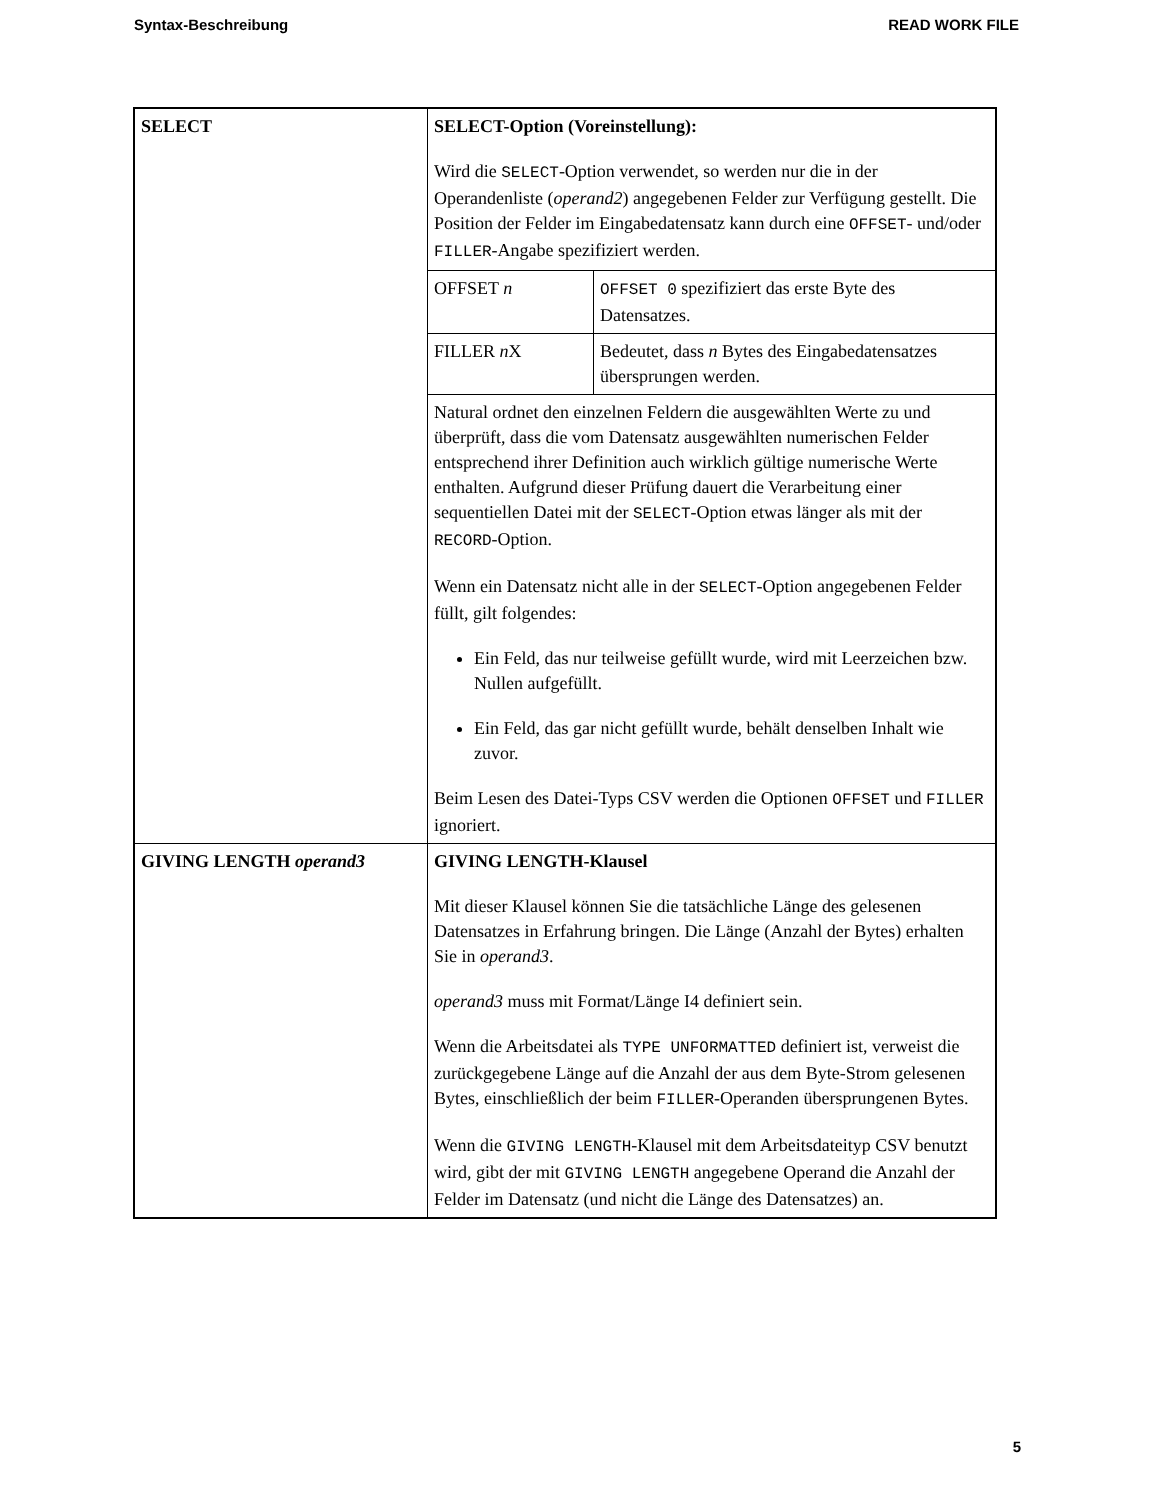Syntax-Beschreibung READ WORK FILE
| SELECT | SELECT-Option (Voreinstellung): Wird die SELECT -Option verwendet, so werden nur die in der Operandenliste ( operand2 ) angegebenen Felder zur Verfügung gestellt. Die Position der Felder im Eingabedatensatz kann durch eine OFFSET - und/oder FILLER -Angabe spezifiziert werden. | |
| | OFFSET n | OFFSET 0 spezifiziert das erste Byte des Datensatzes. |
| | FILLER n X | Bedeutet, dass n Bytes des Eingabedatensatzes übersprungen werden. |
| | Natural ordnet den einzelnen Feldern die ausgewählten Werte zu und überprüft, dass die vom Datensatz ausgewählten numerischen Felder entsprechend ihrer Definition auch wirklich gültige numerische Werte enthalten. Aufgrund dieser Prüfung dauert die Verarbeitung einer sequentiellen Datei mit der SELECT -Option etwas länger als mit der RECORD -Option. Wenn ein Datensatz nicht alle in der SELECT -Option angegebenen Felder füllt, gilt folgendes: Ein Feld, das nur teilweise gefüllt wurde, wird mit Leerzeichen bzw. Nullen aufgefüllt. Ein Feld, das gar nicht gefüllt wurde, behält denselben Inhalt wie zuvor. Beim Lesen des Datei-Typs CSV werden die Optionen OFFSET und FILLER ignoriert. | |
| GIVING LENGTH operand3 | GIVING LENGTH-Klausel Mit dieser Klausel können Sie die tatsächliche Länge des gelesenen Datensatzes in Erfahrung bringen. Die Länge (Anzahl der Bytes) erhalten Sie in operand3 . operand3 muss mit Format/Länge I4 definiert sein. Wenn die Arbeitsdatei als TYPE UNFORMATTED definiert ist, verweist die zurückgegebene Länge auf die Anzahl der aus dem Byte-Strom gelesenen Bytes, einschließlich der beim FILLER -Operanden übersprungenen Bytes. Wenn die GIVING LENGTH -Klausel mit dem Arbeitsdateityp CSV benutzt wird, gibt der mit GIVING LENGTH angegebene Operand die Anzahl der Felder im Datensatz (und nicht die Länge des Datensatzes) an. | |
5